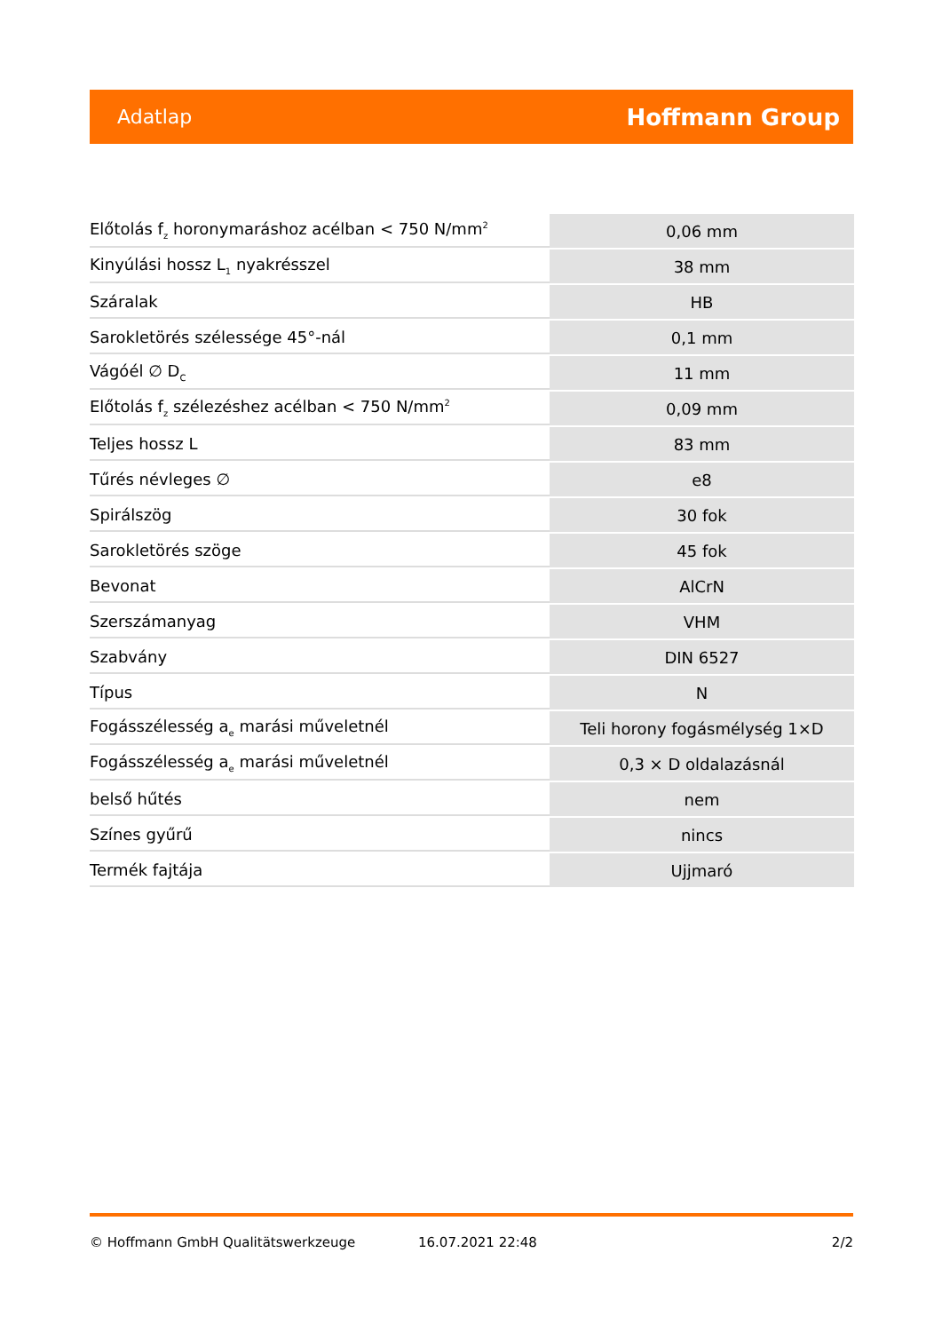Adatlap Hoffmann Group
| Előtolás f<sub>z</sub> horonymaráshoz acélban < 750 N/mm<sup>2</sup> | 0,06 mm |
| Kinyúlási hossz L<sub>1</sub> nyakrésszel | 38 mm |
| Száralak | HB |
| Sarokletörés szélessége 45°-nál | 0,1 mm |
| Vágóél ∅ D<sub>C</sub> | 11 mm |
| Előtolás f<sub>z</sub> szélezéshez acélban < 750 N/mm<sup>2</sup> | 0,09 mm |
| Teljes hossz L | 83 mm |
| Tűrés névleges ∅ | e8 |
| Spirálszög | 30 fok |
| Sarokletörés szöge | 45 fok |
| Bevonat | AlCrN |
| Szerszámanyag | VHM |
| Szabvány | DIN 6527 |
| Típus | N |
| Fogásszélesség a<sub>e</sub> marási műveletnél | Teli horony fogásmélység 1×D |
| Fogásszélesség a<sub>e</sub> marási műveletnél | 0,3 × D oldalazásnál |
| belső hűtés | nem |
| Színes gyűrű | nincs |
| Termék fajtája | Ujjmaró |
© Hoffmann GmbH Qualitätswerkzeuge 16.07.2021 22:48 2/2